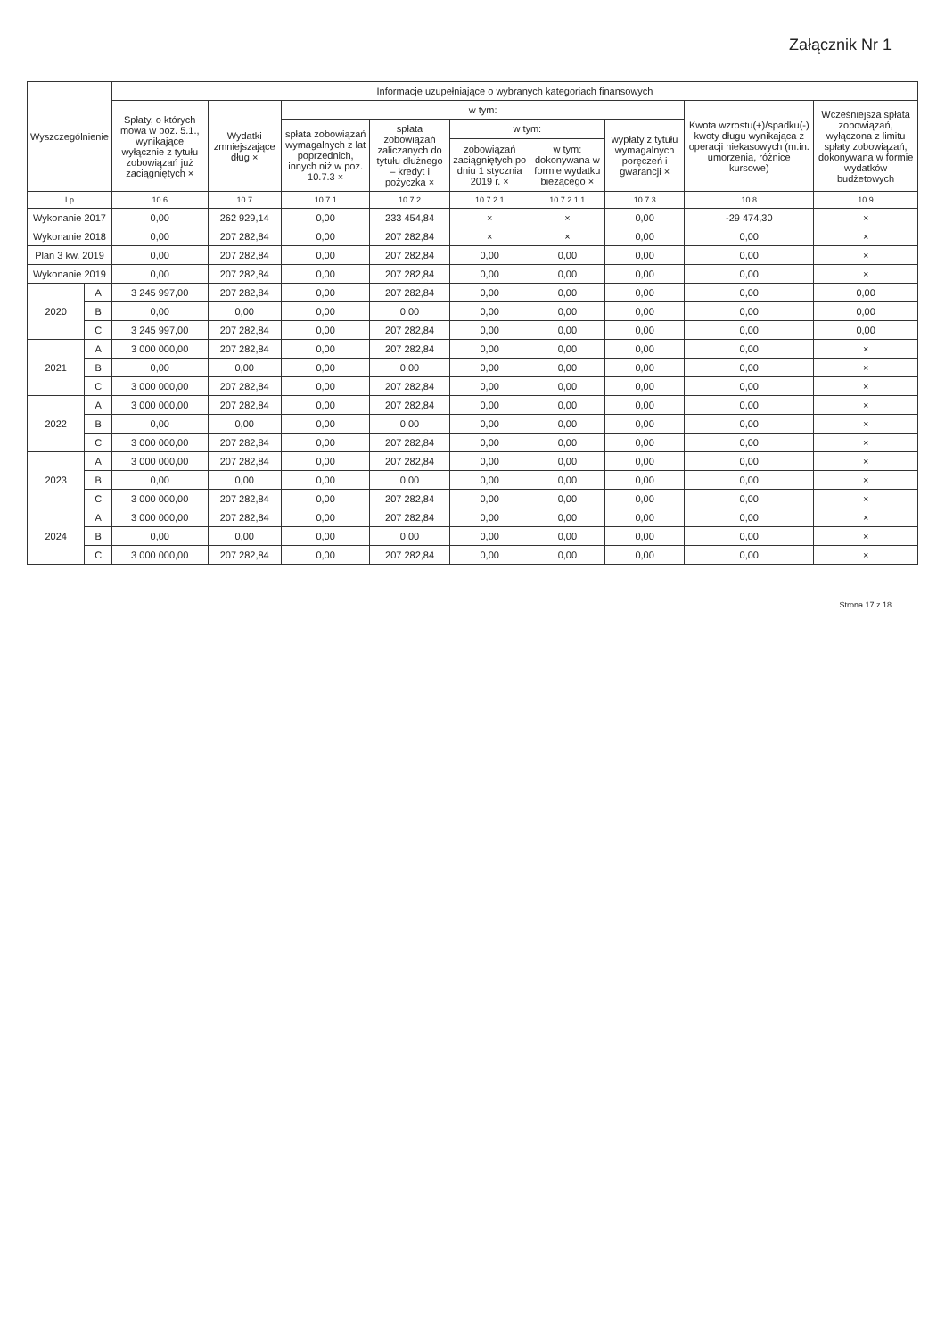Załącznik Nr 1
| Wyszczególnienie | | Informacje uzupełniające o wybranych kategoriach finansowych | | | | | | | | |
| --- | --- | --- | --- | --- | --- | --- | --- | --- | --- | --- |
| | | Spłaty, o których mowa w poz. 5.1., wynikające wyłącznie z tytułu zobowiązań już zaciągniętych × | Wydatki zmniejszające dług × | w tym: | | | | | Kwota wzrostu(+)/spadku(-) kwoty długu wynikająca z operacji niekasowych (m.in. umorzenia, różnice kursowe) | Wcześniejsza spłata zobowiązań, wyłączona z limitu spłaty zobowiązań, dokonywana w formie wydatków budżetowych |
| | | | | spłata zobowiązań wymagalnych z lat poprzednich, innych niż w poz. 10.7.3 × | spłata zobowiązań zaliczanych do tytułu dłużnego – kredyt i pożyczka × | w tym: | | wypłaty z tytułu wymagalnych poręczeń i gwarancji × | | |
| | | | | | | zobowiązań zaciągniętych po dniu 1 stycznia 2019 r. × | w tym: dokonywana w formie wydatku bieżącego × | | | |
| Lp | | 10.6 | 10.7 | 10.7.1 | 10.7.2 | 10.7.2.1 | 10.7.2.1.1 | 10.7.3 | 10.8 | 10.9 |
| Wykonanie 2017 | | 0,00 | 262 929,14 | 0,00 | 233 454,84 | × | × | 0,00 | -29 474,30 | × |
| Wykonanie 2018 | | 0,00 | 207 282,84 | 0,00 | 207 282,84 | × | × | 0,00 | 0,00 | × |
| Plan 3 kw. 2019 | | 0,00 | 207 282,84 | 0,00 | 207 282,84 | 0,00 | 0,00 | 0,00 | 0,00 | × |
| Wykonanie 2019 | | 0,00 | 207 282,84 | 0,00 | 207 282,84 | 0,00 | 0,00 | 0,00 | 0,00 | × |
| 2020 | A | 3 245 997,00 | 207 282,84 | 0,00 | 207 282,84 | 0,00 | 0,00 | 0,00 | 0,00 | 0,00 |
| | B | 0,00 | 0,00 | 0,00 | 0,00 | 0,00 | 0,00 | 0,00 | 0,00 | 0,00 |
| | C | 3 245 997,00 | 207 282,84 | 0,00 | 207 282,84 | 0,00 | 0,00 | 0,00 | 0,00 | 0,00 |
| 2021 | A | 3 000 000,00 | 207 282,84 | 0,00 | 207 282,84 | 0,00 | 0,00 | 0,00 | 0,00 | × |
| | B | 0,00 | 0,00 | 0,00 | 0,00 | 0,00 | 0,00 | 0,00 | 0,00 | × |
| | C | 3 000 000,00 | 207 282,84 | 0,00 | 207 282,84 | 0,00 | 0,00 | 0,00 | 0,00 | × |
| 2022 | A | 3 000 000,00 | 207 282,84 | 0,00 | 207 282,84 | 0,00 | 0,00 | 0,00 | 0,00 | × |
| | B | 0,00 | 0,00 | 0,00 | 0,00 | 0,00 | 0,00 | 0,00 | 0,00 | × |
| | C | 3 000 000,00 | 207 282,84 | 0,00 | 207 282,84 | 0,00 | 0,00 | 0,00 | 0,00 | × |
| 2023 | A | 3 000 000,00 | 207 282,84 | 0,00 | 207 282,84 | 0,00 | 0,00 | 0,00 | 0,00 | × |
| | B | 0,00 | 0,00 | 0,00 | 0,00 | 0,00 | 0,00 | 0,00 | 0,00 | × |
| | C | 3 000 000,00 | 207 282,84 | 0,00 | 207 282,84 | 0,00 | 0,00 | 0,00 | 0,00 | × |
| 2024 | A | 3 000 000,00 | 207 282,84 | 0,00 | 207 282,84 | 0,00 | 0,00 | 0,00 | 0,00 | × |
| | B | 0,00 | 0,00 | 0,00 | 0,00 | 0,00 | 0,00 | 0,00 | 0,00 | × |
| | C | 3 000 000,00 | 207 282,84 | 0,00 | 207 282,84 | 0,00 | 0,00 | 0,00 | 0,00 | × |
Strona 17 z 18